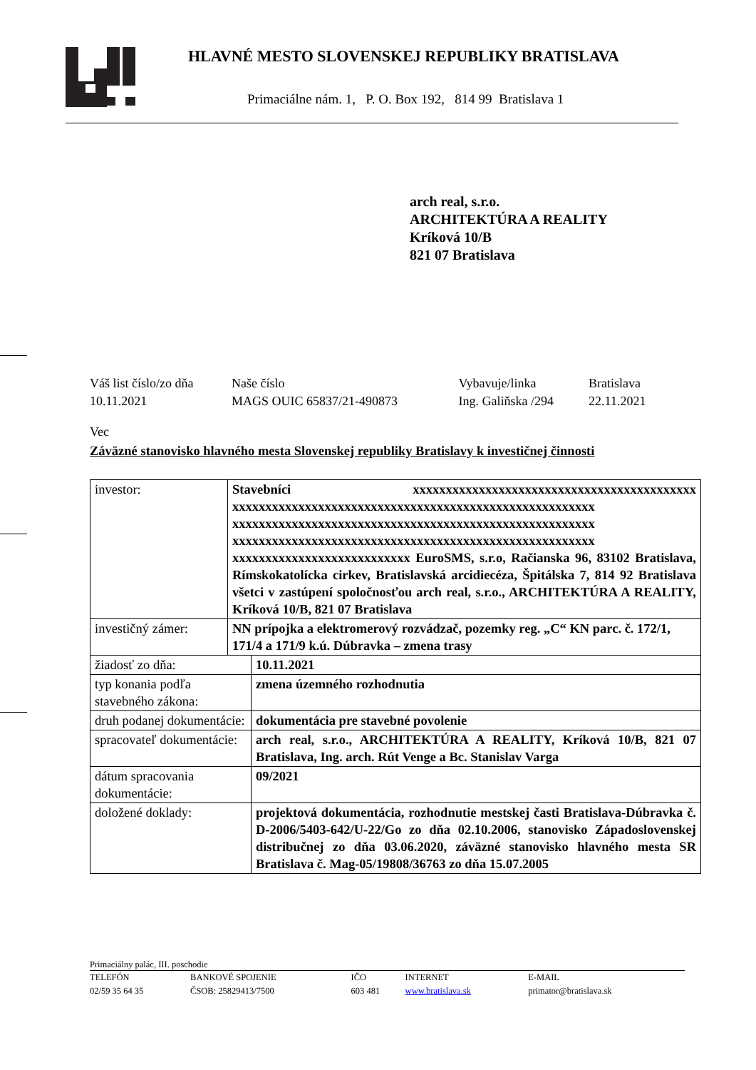HLAVNÉ MESTO SLOVENSKEJ REPUBLIKY BRATISLAVA
Primaciálne nám. 1, P. O. Box 192, 814 99 Bratislava 1
arch real, s.r.o.
ARCHITEKTÚRA A REALITY
Kríková 10/B
821 07 Bratislava
| Váš list číslo/zo dňa | Naše číslo | Vybavuje/linka | Bratislava |
| 10.11.2021 | MAGS OUIC 65837/21-490873 | Ing. Galiňska /294 | 22.11.2021 |
Vec
Záväzné stanovisko hlavného mesta Slovenskej republiky Bratislavy k investičnej činnosti
| investor: | Stavebníci xxxxxxxxxxxxxxxxxxxxxxxxxxxxxxxxxxxxxxxxxxx xxxxxxxxxxxxxxxxxxxxxxxxxxxxxxxxxxxxxxxxxxxxxxxxxxxxxxx xxxxxxxxxxxxxxxxxxxxxxxxxxxxxxxxxxxxxxxxxxxxxxxxxxxxxxx xxxxxxxxxxxxxxxxxxxxxxxxxxxxxxxxxxxxxxxxxxxxxxxxxxxxxxx xxxxxxxxxxxxxxxxxxxxxxxxxxx EuroSMS, s.r.o, Račianska 96, 83102 Bratislava, Rímskokatolícka cirkev, Bratislavská arcidiecéza, Špitálska 7, 814 92 Bratislava všetci v zastúpení spoločnosťou arch real, s.r.o., ARCHITEKTÚRA A REALITY, Kríková 10/B, 821 07 Bratislava | |
| investičný zámer: | NN prípojka a elektromerový rozvádzač, pozemky reg. „C“ KN parc. č. 172/1, 171/4 a 171/9 k.ú. Dúbravka – zmena trasy | |
| žiadosť zo dňa: | | 10.11.2021 |
| typ konania podľa stavebného zákona: | | zmena územného rozhodnutia |
| druh podanej dokumentácie: | | dokumentácia pre stavebné povolenie |
| spracovateľ dokumentácie: | | arch real, s.r.o., ARCHITEKTÚRA A REALITY, Kríková 10/B, 821 07 Bratislava, Ing. arch. Rút Venge a Bc. Stanislav Varga |
| dátum spracovania dokumentácie: | | 09/2021 |
| doložené doklady: | | projektová dokumentácia, rozhodnutie mestskej časti Bratislava-Dúbravka č. D-2006/5403-642/U-22/Go zo dňa 02.10.2006, stanovisko Západoslovenskej distribučnej zo dňa 03.06.2020, záväzné stanovisko hlavného mesta SR Bratislava č. Mag-05/19808/36763 zo dňa 15.07.2005 |
Primaciálny palác, III. poschodie
| TELEFÓN | BANKOVÉ SPOJENIE | IČO | INTERNET | E-MAIL |
| 02/59 35 64 35 | ČSOB: 25829413/7500 | 603 481 | www.bratislava.sk | primator@bratislava.sk |